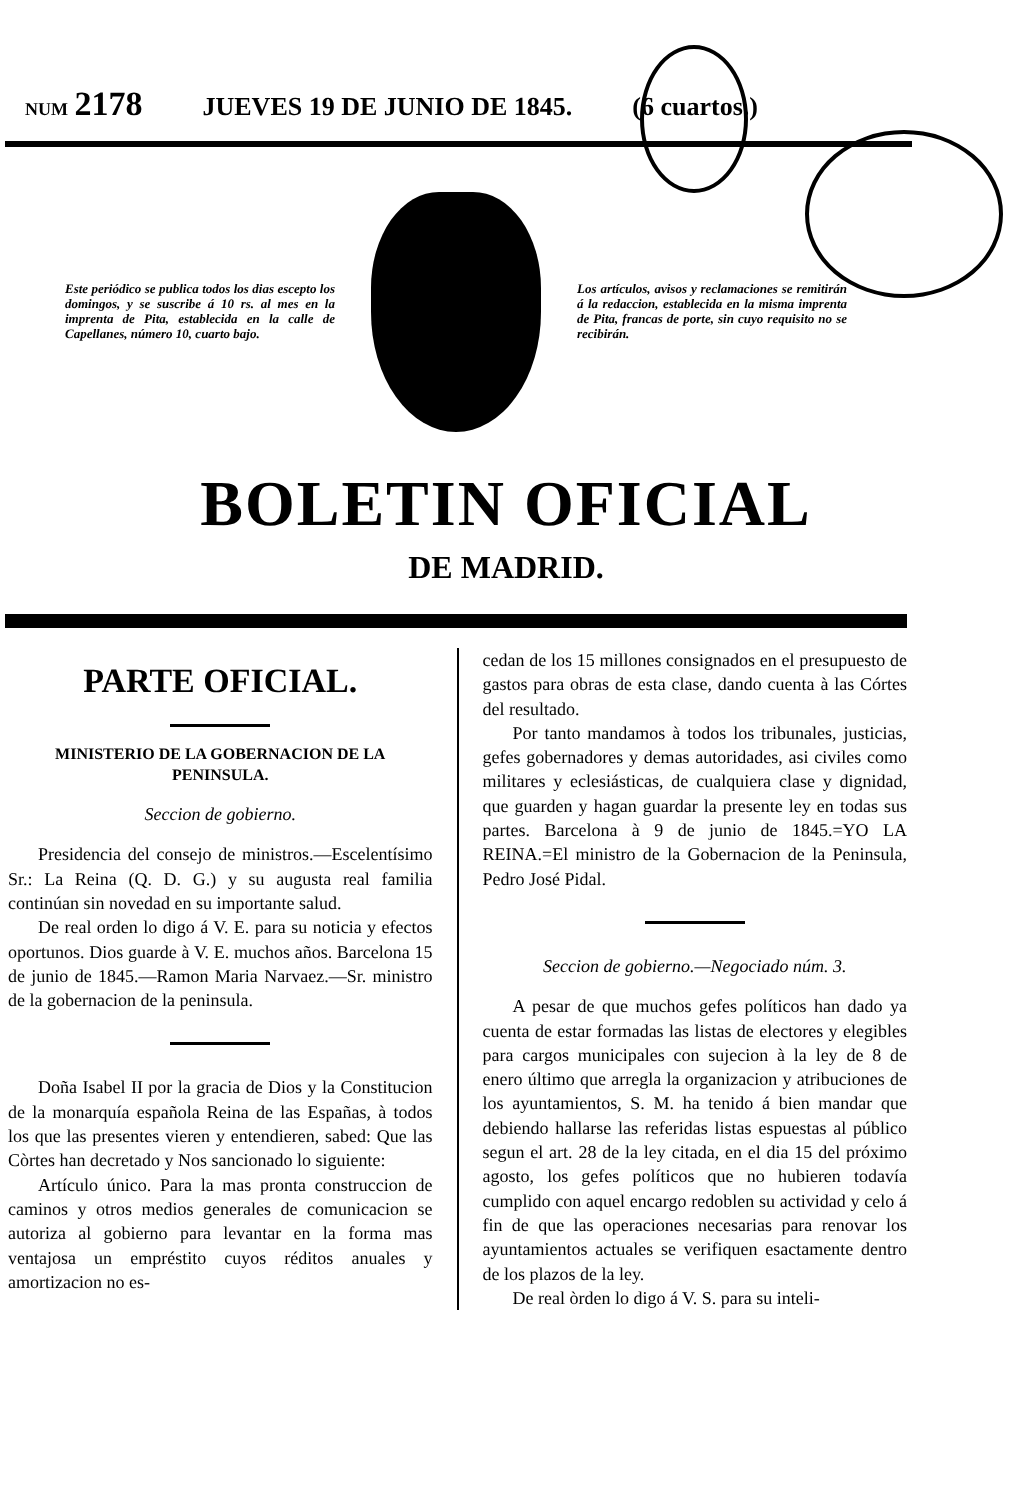NUM 2178 JUEVES 19 DE JUNIO DE 1845. (6 cuartos.)
Este periódico se publica todos los dias escepto los domingos, y se suscribe á 10 rs. al mes en la imprenta de Pita, establecida en la calle de Capellanes, número 10, cuarto bajo.
Los artículos, avisos y reclamaciones se remitirán á la redaccion, establecida en la misma imprenta de Pita, francas de porte, sin cuyo requisito no se recibirán.
BOLETIN OFICIAL
DE MADRID.
PARTE OFICIAL.
MINISTERIO DE LA GOBERNACION DE LA
PENINSULA.
Seccion de gobierno.
Presidencia del consejo de ministros.—Escelentísimo Sr.: La Reina (Q. D. G.) y su augusta real familia continúan sin novedad en su importante salud.
De real orden lo digo á V. E. para su noticia y efectos oportunos. Dios guarde à V. E. muchos años. Barcelona 15 de junio de 1845.—Ramon Maria Narvaez.—Sr. ministro de la gobernacion de la peninsula.
Doña Isabel II por la gracia de Dios y la Constitucion de la monarquía española Reina de las Españas, à todos los que las presentes vieren y entendieren, sabed: Que las Còrtes han decretado y Nos sancionado lo siguiente:
Artículo único. Para la mas pronta construccion de caminos y otros medios generales de comunicacion se autoriza al gobierno para levantar en la forma mas ventajosa un empréstito cuyos réditos anuales y amortizacion no es-
cedan de los 15 millones consignados en el presupuesto de gastos para obras de esta clase, dando cuenta à las Córtes del resultado.
Por tanto mandamos à todos los tribunales, justicias, gefes gobernadores y demas autoridades, asi civiles como militares y eclesiásticas, de cualquiera clase y dignidad, que guarden y hagan guardar la presente ley en todas sus partes. Barcelona à 9 de junio de 1845.=YO LA REINA.=El ministro de la Gobernacion de la Peninsula, Pedro José Pidal.
Seccion de gobierno.—Negociado núm. 3.
A pesar de que muchos gefes políticos han dado ya cuenta de estar formadas las listas de electores y elegibles para cargos municipales con sujecion à la ley de 8 de enero último que arregla la organizacion y atribuciones de los ayuntamientos, S. M. ha tenido á bien mandar que debiendo hallarse las referidas listas espuestas al público segun el art. 28 de la ley citada, en el dia 15 del próximo agosto, los gefes políticos que no hubieren todavía cumplido con aquel encargo redoblen su actividad y celo á fin de que las operaciones necesarias para renovar los ayuntamientos actuales se verifiquen esactamente dentro de los plazos de la ley.
De real òrden lo digo á V. S. para su inteli-